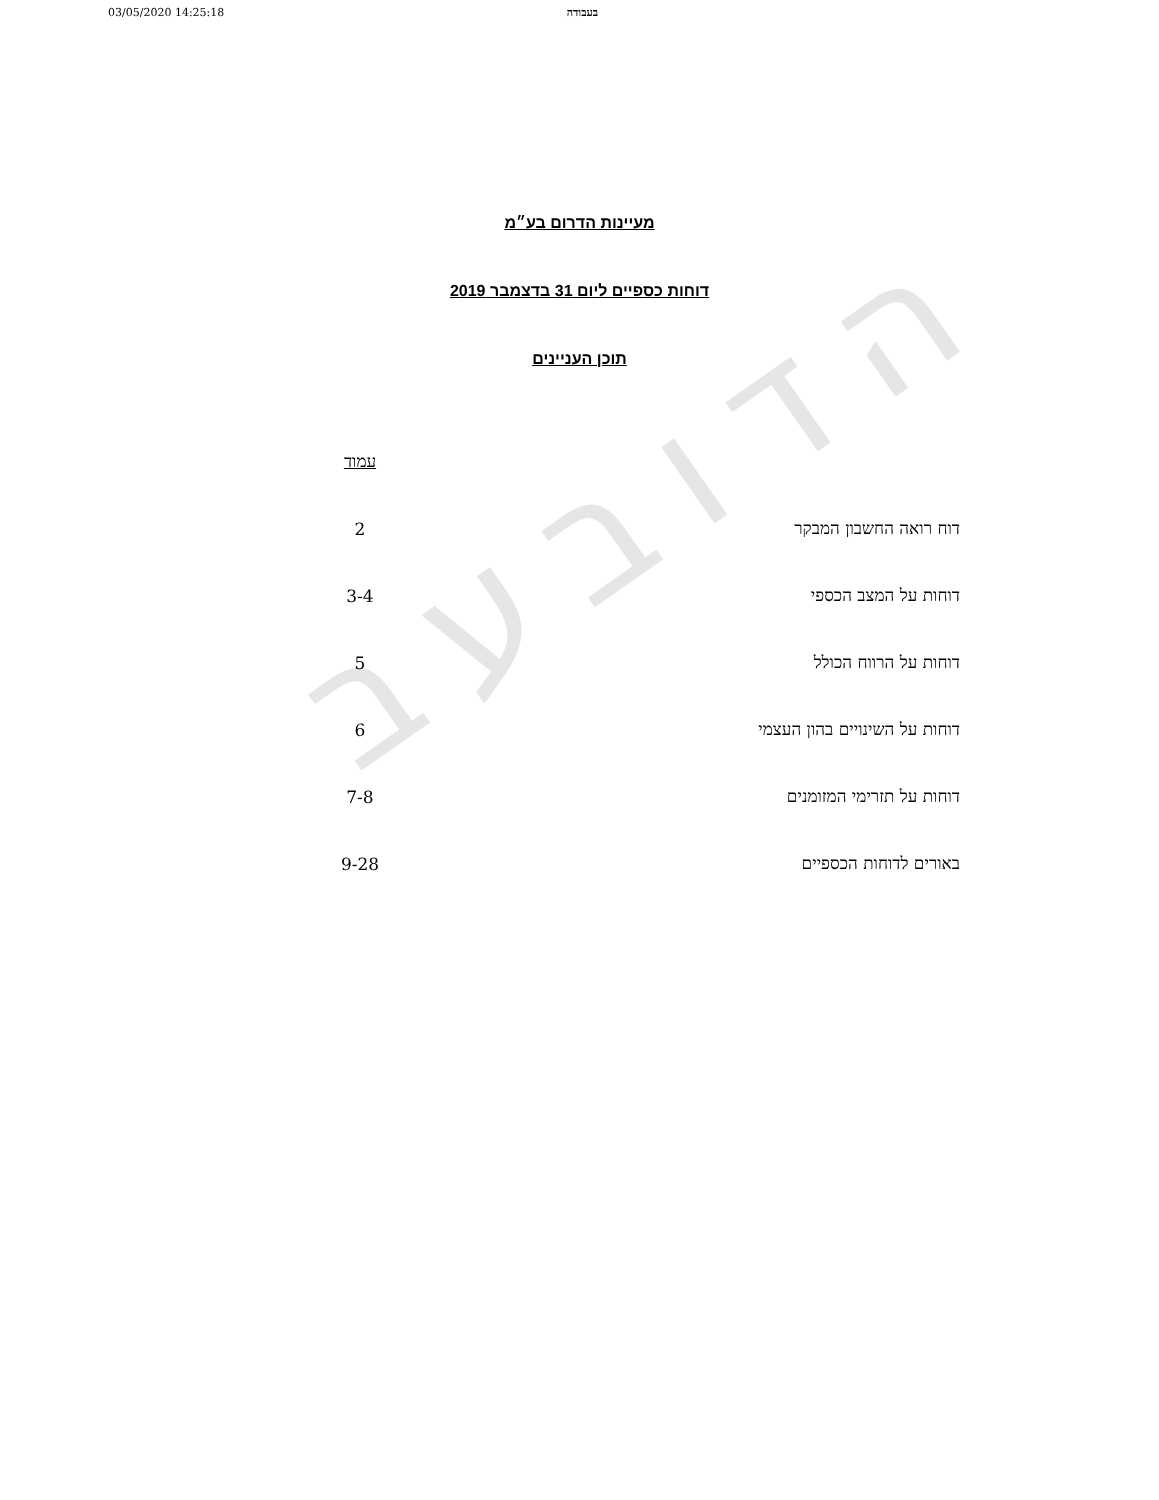03/05/2020 14:25:18 בעבודה
הדובעב
מעיינות הדרום בע״מ
דוחות כספיים ליום 31 בדצמבר 2019
תוכן העניינים
| | עמוד |
| --- | --- |
| דוח רואה החשבון המבקר | 2 |
| דוחות על המצב הכספי | 3-4 |
| דוחות על הרווח הכולל | 5 |
| דוחות על השינויים בהון העצמי | 6 |
| דוחות על תזרימי המזומנים | 7-8 |
| באורים לדוחות הכספיים | 9-28 |